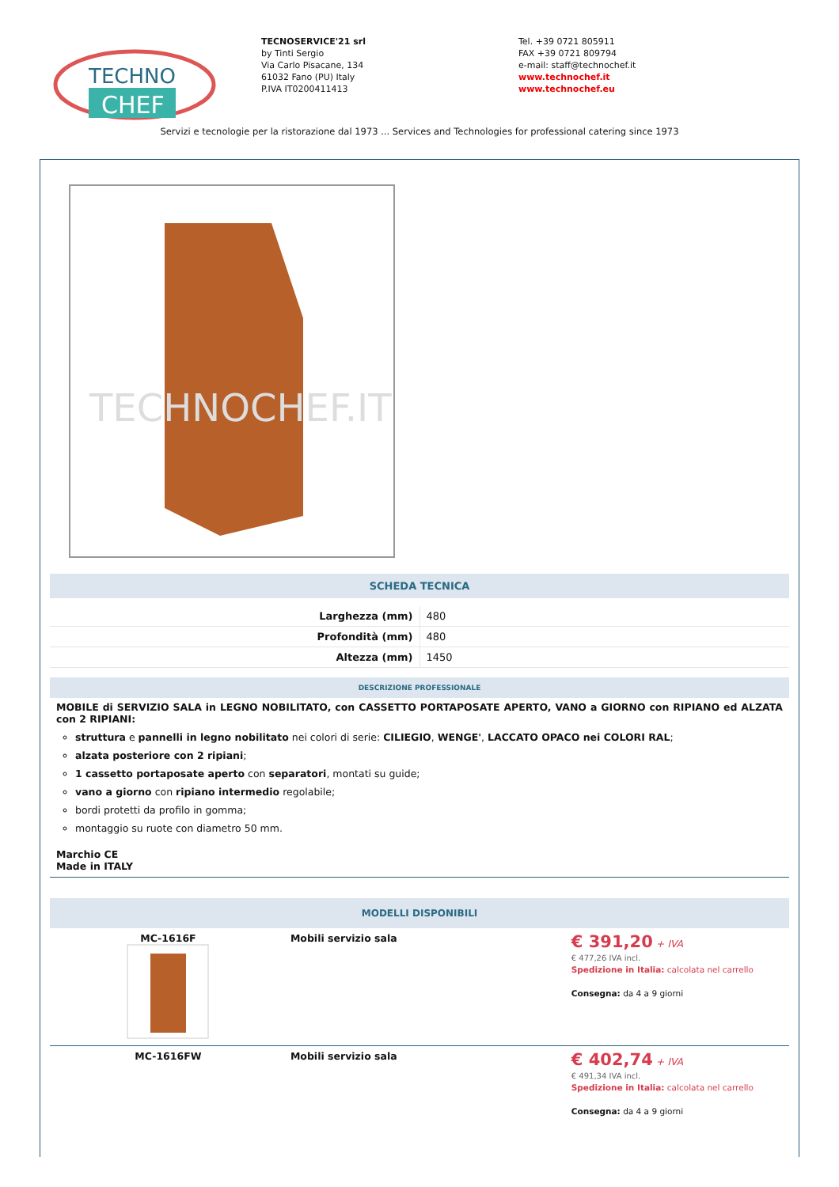TECHNO
CHEF
TECNOSERVICE'21 srl
by Tinti Sergio
Via Carlo Pisacane, 134
61032 Fano (PU) Italy
P.IVA IT0200411413
Tel. +39 0721 805911
FAX +39 0721 809794
e-mail: staff@technochef.it
www.technochef.it
www.technochef.eu
Servizi e tecnologie per la ristorazione dal 1973 ... Services and Technologies for professional catering since 1973
TECHNOCHEF.IT
SCHEDA TECNICA
| Larghezza (mm) | 480 |
| Profondità (mm) | 480 |
| Altezza (mm) | 1450 |
DESCRIZIONE PROFESSIONALE
MOBILE di SERVIZIO SALA in LEGNO NOBILITATO, con CASSETTO PORTAPOSATE APERTO, VANO a GIORNO con RIPIANO ed ALZATA con 2 RIPIANI:
struttura e pannelli in legno nobilitato nei colori di serie: CILIEGIO, WENGE', LACCATO OPACO nei COLORI RAL;
alzata posteriore con 2 ripiani;
1 cassetto portaposate aperto con separatori, montati su guide;
vano a giorno con ripiano intermedio regolabile;
bordi protetti da profilo in gomma;
montaggio su ruote con diametro 50 mm.
Marchio CE
Made in ITALY
MODELLI DISPONIBILI
| MC-1616F | Mobili servizio sala | € 391,20 + IVA € 477,26 IVA incl. Spedizione in Italia: calcolata nel carrello Consegna: da 4 a 9 giorni |
| MC-1616FW | Mobili servizio sala | € 402,74 + IVA € 491,34 IVA incl. Spedizione in Italia: calcolata nel carrello Consegna: da 4 a 9 giorni |